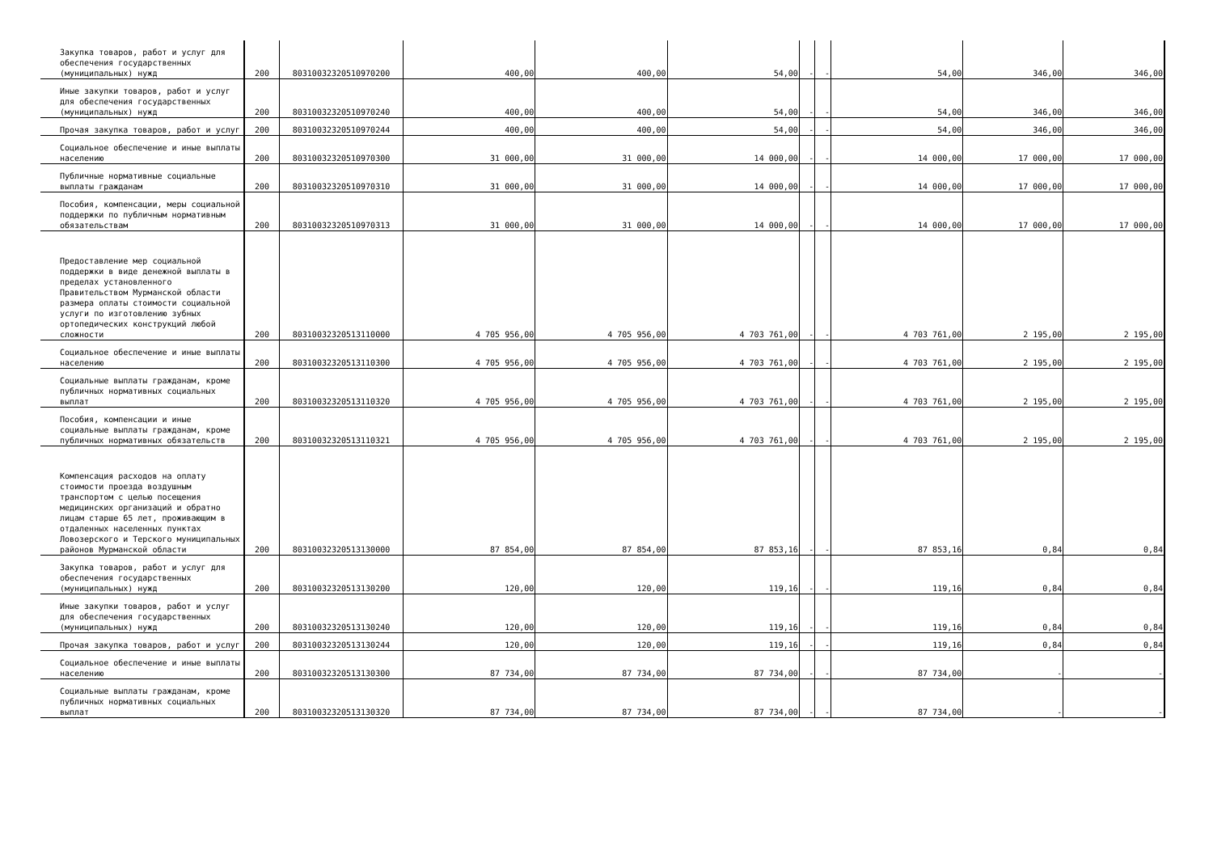| Закупка товаров, работ и услуг для обеспечения государственных (муниципальных) нужд | 200 | 80310032320510970200 | 400,00 | 400,00 | 54,00 | - | - | 54,00 | 346,00 | 346,00 |
| Иные закупки товаров, работ и услуг для обеспечения государственных (муниципальных) нужд | 200 | 80310032320510970240 | 400,00 | 400,00 | 54,00 | - | - | 54,00 | 346,00 | 346,00 |
| Прочая закупка товаров, работ и услуг | 200 | 80310032320510970244 | 400,00 | 400,00 | 54,00 | - | - | 54,00 | 346,00 | 346,00 |
| Социальное обеспечение и иные выплаты населению | 200 | 80310032320510970300 | 31 000,00 | 31 000,00 | 14 000,00 | - | - | 14 000,00 | 17 000,00 | 17 000,00 |
| Публичные нормативные социальные выплаты гражданам | 200 | 80310032320510970310 | 31 000,00 | 31 000,00 | 14 000,00 | - | - | 14 000,00 | 17 000,00 | 17 000,00 |
| Пособия, компенсации, меры социальной поддержки по публичным нормативным обязательствам | 200 | 80310032320510970313 | 31 000,00 | 31 000,00 | 14 000,00 | - | - | 14 000,00 | 17 000,00 | 17 000,00 |
| Предоставление мер социальной поддержки в виде денежной выплаты в пределах установленного Правительством Мурманской области размера оплаты стоимости социальной услуги по изготовлению зубных ортопедических конструкций любой сложности | 200 | 80310032320513110000 | 4 705 956,00 | 4 705 956,00 | 4 703 761,00 | - | - | 4 703 761,00 | 2 195,00 | 2 195,00 |
| Социальное обеспечение и иные выплаты населению | 200 | 80310032320513110300 | 4 705 956,00 | 4 705 956,00 | 4 703 761,00 | - | - | 4 703 761,00 | 2 195,00 | 2 195,00 |
| Социальные выплаты гражданам, кроме публичных нормативных социальных выплат | 200 | 80310032320513110320 | 4 705 956,00 | 4 705 956,00 | 4 703 761,00 | - | - | 4 703 761,00 | 2 195,00 | 2 195,00 |
| Пособия, компенсации и иные социальные выплаты гражданам, кроме публичных нормативных обязательств | 200 | 80310032320513110321 | 4 705 956,00 | 4 705 956,00 | 4 703 761,00 | - | - | 4 703 761,00 | 2 195,00 | 2 195,00 |
| Компенсация расходов на оплату стоимости проезда воздушным транспортом с целью посещения медицинских организаций и обратно лицам старше 65 лет, проживающим в отдаленных населенных пунктах Ловозерского и Терского муниципальных районов Мурманской области | 200 | 80310032320513130000 | 87 854,00 | 87 854,00 | 87 853,16 | - | - | 87 853,16 | 0,84 | 0,84 |
| Закупка товаров, работ и услуг для обеспечения государственных (муниципальных) нужд | 200 | 80310032320513130200 | 120,00 | 120,00 | 119,16 | - | - | 119,16 | 0,84 | 0,84 |
| Иные закупки товаров, работ и услуг для обеспечения государственных (муниципальных) нужд | 200 | 80310032320513130240 | 120,00 | 120,00 | 119,16 | - | - | 119,16 | 0,84 | 0,84 |
| Прочая закупка товаров, работ и услуг | 200 | 80310032320513130244 | 120,00 | 120,00 | 119,16 | - | - | 119,16 | 0,84 | 0,84 |
| Социальное обеспечение и иные выплаты населению | 200 | 80310032320513130300 | 87 734,00 | 87 734,00 | 87 734,00 | - | - | 87 734,00 | - | - |
| Социальные выплаты гражданам, кроме публичных нормативных социальных выплат | 200 | 80310032320513130320 | 87 734,00 | 87 734,00 | 87 734,00 | - | - | 87 734,00 | - | - |